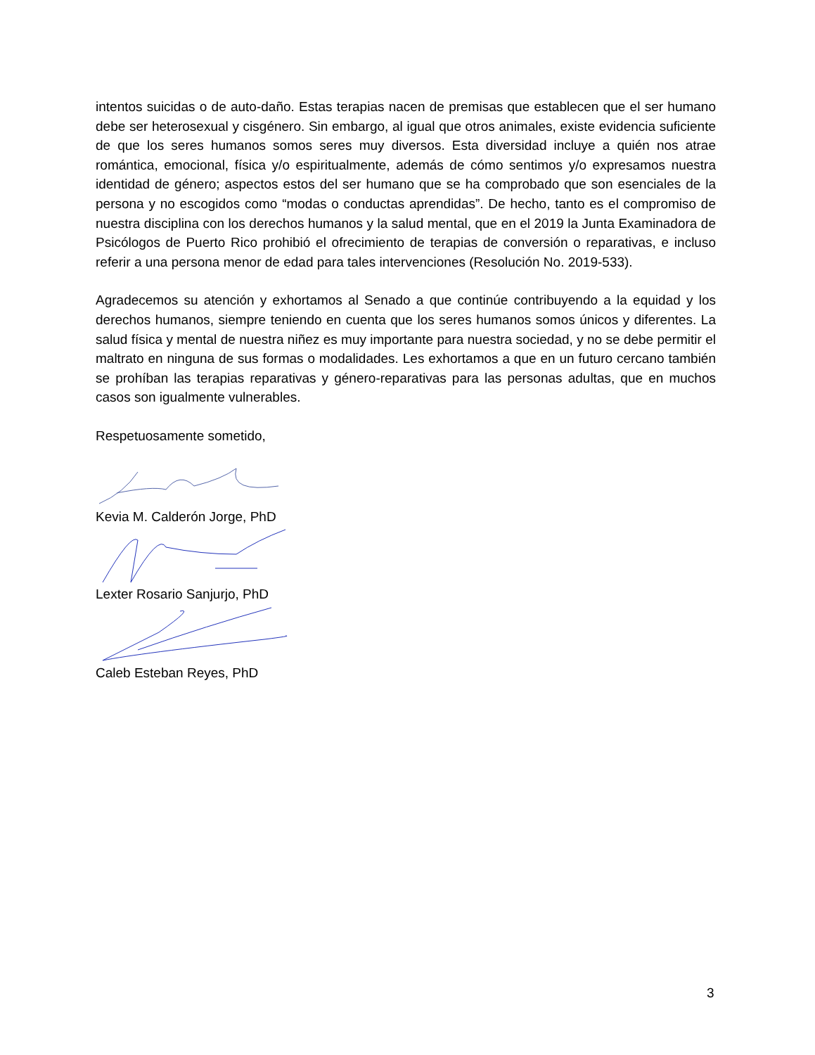intentos suicidas o de auto-daño. Estas terapias nacen de premisas que establecen que el ser humano debe ser heterosexual y cisgénero. Sin embargo, al igual que otros animales, existe evidencia suficiente de que los seres humanos somos seres muy diversos. Esta diversidad incluye a quién nos atrae romántica, emocional, física y/o espiritualmente, además de cómo sentimos y/o expresamos nuestra identidad de género; aspectos estos del ser humano que se ha comprobado que son esenciales de la persona y no escogidos como “modas o conductas aprendidas”. De hecho, tanto es el compromiso de nuestra disciplina con los derechos humanos y la salud mental, que en el 2019 la Junta Examinadora de Psicólogos de Puerto Rico prohibió el ofrecimiento de terapias de conversión o reparativas, e incluso referir a una persona menor de edad para tales intervenciones (Resolución No. 2019-533).
Agradecemos su atención y exhortamos al Senado a que continúe contribuyendo a la equidad y los derechos humanos, siempre teniendo en cuenta que los seres humanos somos únicos y diferentes. La salud física y mental de nuestra niñez es muy importante para nuestra sociedad, y no se debe permitir el maltrato en ninguna de sus formas o modalidades. Les exhortamos a que en un futuro cercano también se prohíban las terapias reparativas y género-reparativas para las personas adultas, que en muchos casos son igualmente vulnerables.
Respetuosamente sometido,
Kevia M. Calderón Jorge, PhD
Lexter Rosario Sanjurjo, PhD
Caleb Esteban Reyes, PhD
3